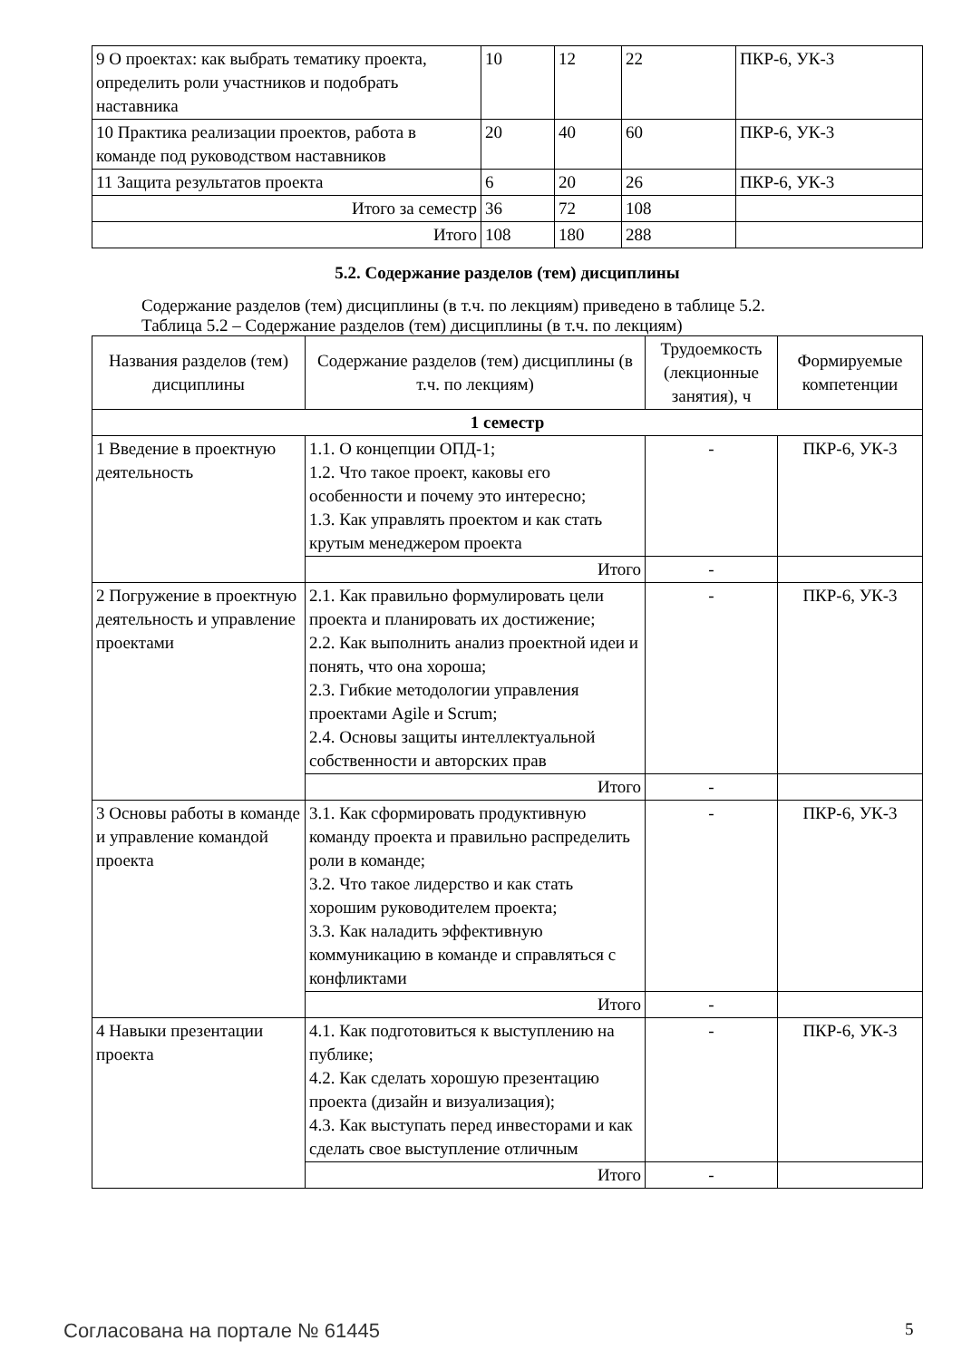| 9 О проектах: как выбрать тематику проекта, определить роли участников и подобрать наставника | 10 | 12 | 22 | ПКР-6, УК-3 |
| 10 Практика реализации проектов, работа в команде под руководством наставников | 20 | 40 | 60 | ПКР-6, УК-3 |
| 11 Защита результатов проекта | 6 | 20 | 26 | ПКР-6, УК-3 |
| Итого за семестр | 36 | 72 | 108 | |
| Итого | 108 | 180 | 288 | |
5.2. Содержание разделов (тем) дисциплины
Содержание разделов (тем) дисциплины (в т.ч. по лекциям) приведено в таблице 5.2.
Таблица 5.2 – Содержание разделов (тем) дисциплины (в т.ч. по лекциям)
| Названия разделов (тем) дисциплины | Содержание разделов (тем) дисциплины (в т.ч. по лекциям) | Трудоемкость (лекционные занятия), ч | Формируемые компетенции |
| --- | --- | --- | --- |
| 1 семестр | | | |
| 1 Введение в проектную деятельность | 1.1. О концепции ОПД-1; 1.2. Что такое проект, каковы его особенности и почему это интересно; 1.3. Как управлять проектом и как стать крутым менеджером проекта | - | ПКР-6, УК-3 |
| | Итого | - | |
| 2 Погружение в проектную деятельность и управление проектами | 2.1. Как правильно формулировать цели проекта и планировать их достижение; 2.2. Как выполнить анализ проектной идеи и понять, что она хороша; 2.3. Гибкие методологии управления проектами Agile и Scrum; 2.4. Основы защиты интеллектуальной собственности и авторских прав | - | ПКР-6, УК-3 |
| | Итого | - | |
| 3 Основы работы в команде и управление командой проекта | 3.1. Как сформировать продуктивную команду проекта и правильно распределить роли в команде; 3.2. Что такое лидерство и как стать хорошим руководителем проекта; 3.3. Как наладить эффективную коммуникацию в команде и справляться с конфликтами | - | ПКР-6, УК-3 |
| | Итого | - | |
| 4 Навыки презентации проекта | 4.1. Как подготовиться к выступлению на публике; 4.2. Как сделать хорошую презентацию проекта (дизайн и визуализация); 4.3. Как выступать перед инвесторами и как сделать свое выступление отличным | - | ПКР-6, УК-3 |
| | Итого | - | |
Согласована на портале № 61445 5